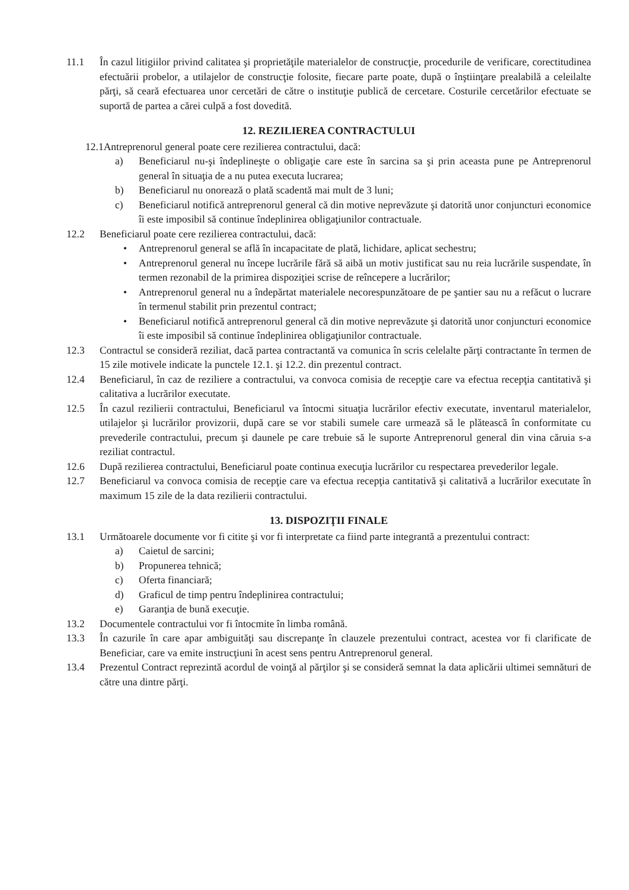11.1 În cazul litigiilor privind calitatea şi proprietăţile materialelor de construcţie, procedurile de verificare, corectitudinea efectuării probelor, a utilajelor de construcţie folosite, fiecare parte poate, după o înştiinţare prealabilă a celeilalte părţi, să ceară efectuarea unor cercetări de către o instituţie publică de cercetare. Costurile cercetărilor efectuate se suportă de partea a cărei culpă a fost dovedită.
12. REZILIEREA CONTRACTULUI
12.1Antreprenorul general poate cere rezilierea contractului, dacă:
a) Beneficiarul nu-şi îndeplineşte o obligaţie care este în sarcina sa şi prin aceasta pune pe Antreprenorul general în situaţia de a nu putea executa lucrarea;
b) Beneficiarul nu onorează o plată scadentă mai mult de 3 luni;
c) Beneficiarul notifică antreprenorul general că din motive neprevăzute şi datorită unor conjuncturi economice îi este imposibil să continue îndeplinirea obligaţiunilor contractuale.
12.2 Beneficiarul poate cere rezilierea contractului, dacă:
• Antreprenorul general se află în incapacitate de plată, lichidare, aplicat sechestru;
• Antreprenorul general nu începe lucrările fără să aibă un motiv justificat sau nu reia lucrările suspendate, în termen rezonabil de la primirea dispoziţiei scrise de reîncepere a lucrărilor;
• Antreprenorul general nu a îndepărtat materialele necorespunzătoare de pe şantier sau nu a refăcut o lucrare în termenul stabilit prin prezentul contract;
• Beneficiarul notifică antreprenorul general că din motive neprevăzute şi datorită unor conjuncturi economice îi este imposibil să continue îndeplinirea obligaţiunilor contractuale.
12.3 Contractul se consideră reziliat, dacă partea contractantă va comunica în scris celelalte părţi contractante în termen de 15 zile motivele indicate la punctele 12.1. şi 12.2. din prezentul contract.
12.4 Beneficiarul, în caz de reziliere a contractului, va convoca comisia de recepţie care va efectua recepţia cantitativă şi calitativa a lucrărilor executate.
12.5 În cazul rezilierii contractului, Beneficiarul va întocmi situaţia lucrărilor efectiv executate, inventarul materialelor, utilajelor şi lucrărilor provizorii, după care se vor stabili sumele care urmează să le plătească în conformitate cu prevederile contractului, precum şi daunele pe care trebuie să le suporte Antreprenorul general din vina căruia s-a reziliat contractul.
12.6 După rezilierea contractului, Beneficiarul poate continua execuţia lucrărilor cu respectarea prevederilor legale.
12.7 Beneficiarul va convoca comisia de recepţie care va efectua recepţia cantitativă şi calitativă a lucrărilor executate în maximum 15 zile de la data rezilierii contractului.
13. DISPOZIŢII FINALE
13.1 Următoarele documente vor fi citite şi vor fi interpretate ca fiind parte integrantă a prezentului contract:
a) Caietul de sarcini;
b) Propunerea tehnică;
c) Oferta financiară;
d) Graficul de timp pentru îndeplinirea contractului;
e) Garanţia de bună execuţie.
13.2 Documentele contractului vor fi întocmite în limba română.
13.3 În cazurile în care apar ambiguităţi sau discrepanţe în clauzele prezentului contract, acestea vor fi clarificate de Beneficiar, care va emite instrucţiuni în acest sens pentru Antreprenorul general.
13.4 Prezentul Contract reprezintă acordul de voinţă al părţilor şi se consideră semnat la data aplicării ultimei semnături de către una dintre părţi.